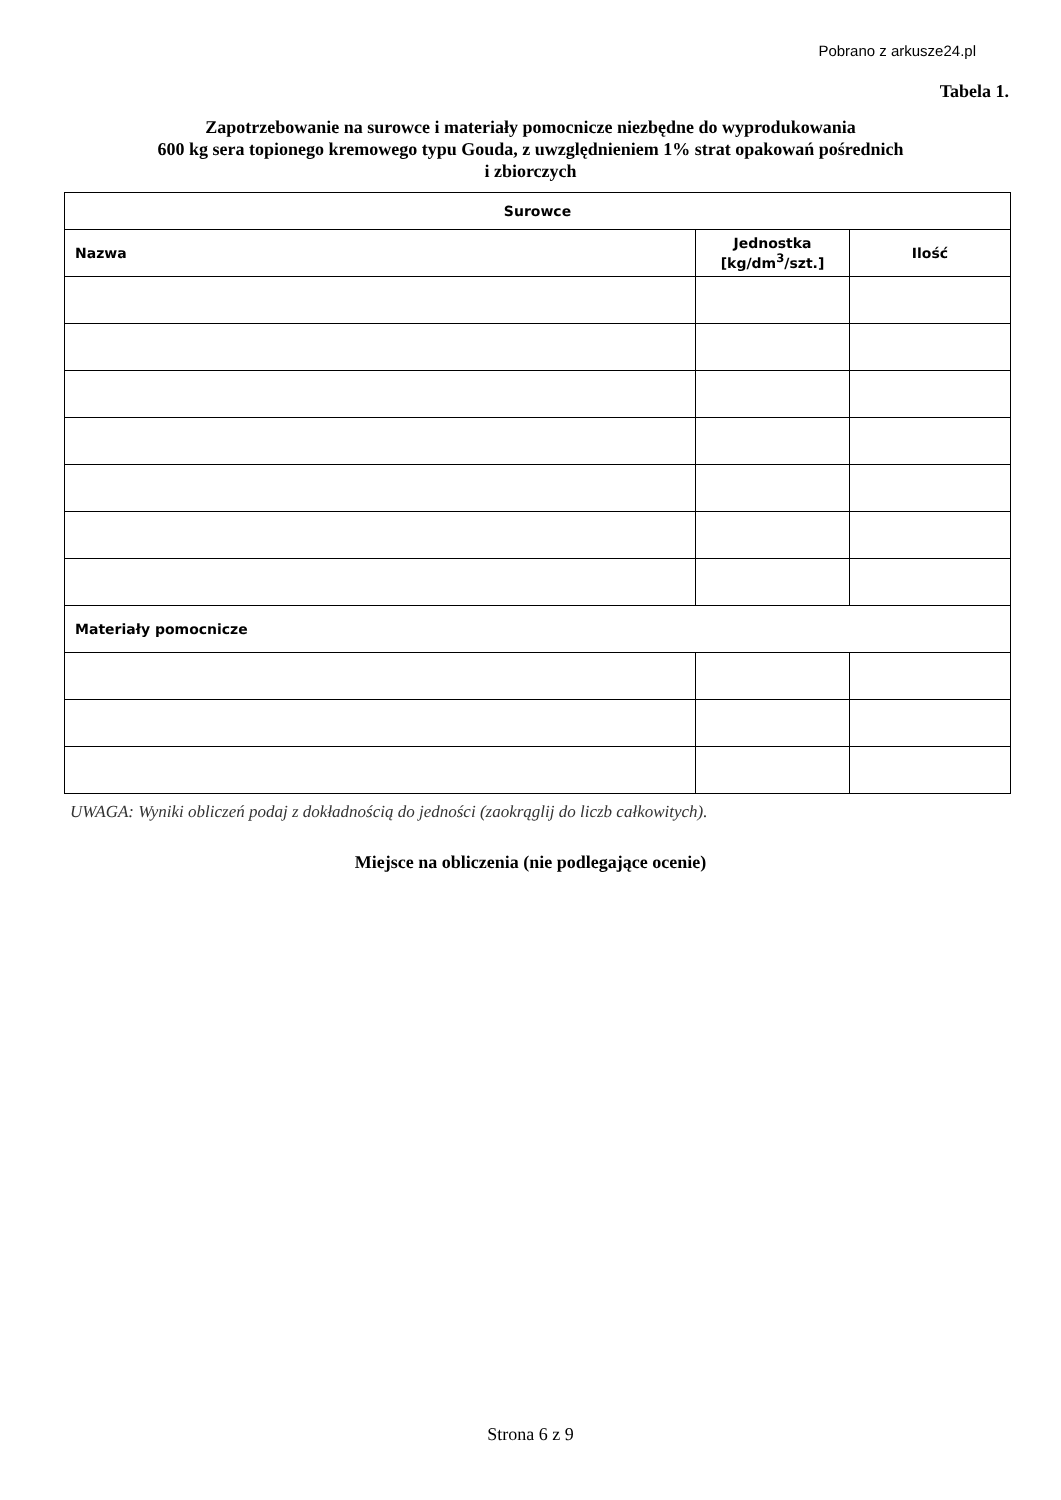Pobrano z arkusze24.pl
Tabela 1.
Zapotrzebowanie na surowce i materiały pomocnicze niezbędne do wyprodukowania
600 kg sera topionego kremowego typu Gouda, z uwzględnieniem 1% strat opakowań pośrednich
i zbiorczych
| Surowce | | |
| --- | --- | --- |
| Nazwa | Jednostka [kg/dm<sup>3</sup>/szt.] | Ilość |
| Materiały pomocnicze | | |
UWAGA: Wyniki obliczeń podaj z dokładnością do jedności (zaokrąglij do liczb całkowitych).
Miejsce na obliczenia (nie podlegające ocenie)
Strona 6 z 9